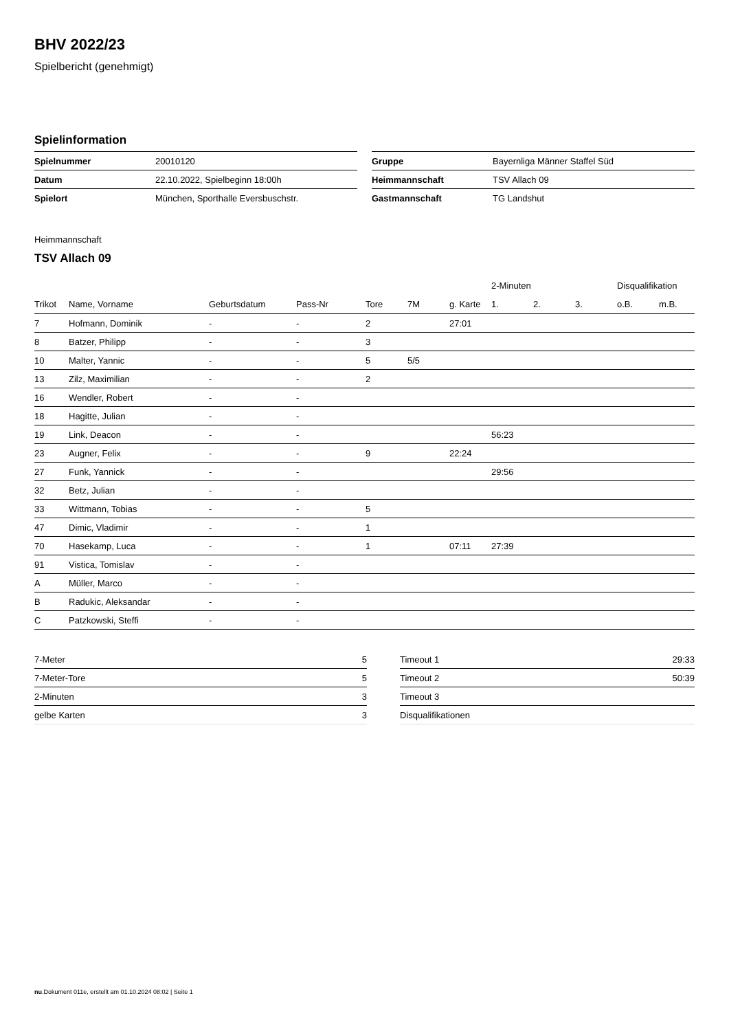BHV 2022/23
Spielbericht (genehmigt)
Spielinformation
| Spielnummer | 20010120 |
| Datum | 22.10.2022, Spielbeginn 18:00h |
| Spielort | München, Sporthalle Eversbuschstr. |
| Gruppe | Bayernliga Männer Staffel Süd |
| Heimmannschaft | TSV Allach 09 |
| Gastmannschaft | TG Landshut |
Heimmannschaft
TSV Allach 09
| | | | | | | | 2-Minuten | | | Disqualifikation | |
| --- | --- | --- | --- | --- | --- | --- | --- | --- | --- | --- | --- |
| Trikot | Name, Vorname | Geburtsdatum | Pass-Nr | Tore | 7M | g. Karte | 1. | 2. | 3. | o.B. | m.B. |
| 7 | Hofmann, Dominik | - | - | 2 | | 27:01 | | | | | |
| 8 | Batzer, Philipp | - | - | 3 | | | | | | | |
| 10 | Malter, Yannic | - | - | 5 | 5/5 | | | | | | |
| 13 | Zilz, Maximilian | - | - | 2 | | | | | | | |
| 16 | Wendler, Robert | - | - | | | | | | | | |
| 18 | Hagitte, Julian | - | - | | | | | | | | |
| 19 | Link, Deacon | - | - | | | | 56:23 | | | | |
| 23 | Augner, Felix | - | - | 9 | | 22:24 | | | | | |
| 27 | Funk, Yannick | - | - | | | | 29:56 | | | | |
| 32 | Betz, Julian | - | - | | | | | | | | |
| 33 | Wittmann, Tobias | - | - | 5 | | | | | | | |
| 47 | Dimic, Vladimir | - | - | 1 | | | | | | | |
| 70 | Hasekamp, Luca | - | - | 1 | | 07:11 | 27:39 | | | | |
| 91 | Vistica, Tomislav | - | - | | | | | | | | |
| A | Müller, Marco | - | - | | | | | | | | |
| B | Radukic, Aleksandar | - | - | | | | | | | | |
| C | Patzkowski, Steffi | - | - | | | | | | | | |
| 7-Meter | 5 |
| 7-Meter-Tore | 5 |
| 2-Minuten | 3 |
| gelbe Karten | 3 |
| Timeout 1 | 29:33 |
| Timeout 2 | 50:39 |
| Timeout 3 | |
| Disqualifikationen | |
nu.Dokument 011e, erstellt am 01.10.2024 08:02 | Seite 1